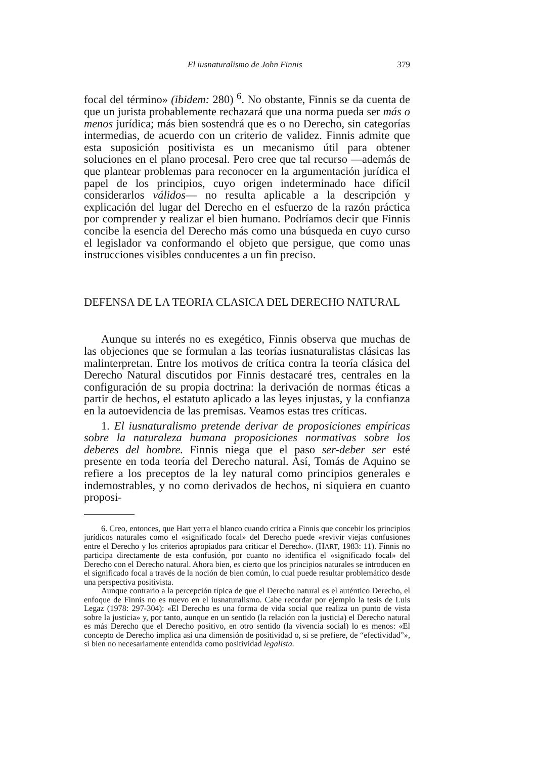El iusnaturalismo de John Finnis 379
focal del término» (ibidem: 280) <sup>6</sup>. No obstante, Finnis se da cuenta de que un jurista probablemente rechazará que una norma pueda ser más o menos jurídica; más bien sostendrá que es o no Derecho, sin categorías intermedias, de acuerdo con un criterio de validez. Finnis admite que esta suposición positivista es un mecanismo útil para obtener soluciones en el plano procesal. Pero cree que tal recurso —además de que plantear problemas para reconocer en la argumentación jurídica el papel de los principios, cuyo origen indeterminado hace difícil considerarlos válidos— no resulta aplicable a la descripción y explicación del lugar del Derecho en el esfuerzo de la razón práctica por comprender y realizar el bien humano. Podríamos decir que Finnis concibe la esencia del Derecho más como una búsqueda en cuyo curso el legislador va conformando el objeto que persigue, que como unas instrucciones visibles conducentes a un fin preciso.
DEFENSA DE LA TEORIA CLASICA DEL DERECHO NATURAL
Aunque su interés no es exegético, Finnis observa que muchas de las objeciones que se formulan a las teorías iusnaturalistas clásicas las malinterpretan. Entre los motivos de crítica contra la teoría clásica del Derecho Natural discutidos por Finnis destacaré tres, centrales en la configuración de su propia doctrina: la derivación de normas éticas a partir de hechos, el estatuto aplicado a las leyes injustas, y la confianza en la autoevidencia de las premisas. Veamos estas tres críticas.
1. El iusnaturalismo pretende derivar de proposiciones empíricas sobre la naturaleza humana proposiciones normativas sobre los deberes del hombre. Finnis niega que el paso ser-deber ser esté presente en toda teoría del Derecho natural. Así, Tomás de Aquino se refiere a los preceptos de la ley natural como principios generales e indemostrables, y no como derivados de hechos, ni siquiera en cuanto proposi-
6. Creo, entonces, que Hart yerra el blanco cuando critica a Finnis que concebir los principios jurídicos naturales como el «significado focal» del Derecho puede «revivir viejas confusiones entre el Derecho y los criterios apropiados para criticar el Derecho». (HART, 1983: 11). Finnis no participa directamente de esta confusión, por cuanto no identifica el «significado focal» del Derecho con el Derecho natural. Ahora bien, es cierto que los principios naturales se introducen en el significado focal a través de la noción de bien común, lo cual puede resultar problemático desde una perspectiva positivista.
Aunque contrario a la percepción típica de que el Derecho natural es el auténtico Derecho, el enfoque de Finnis no es nuevo en el iusnaturalismo. Cabe recordar por ejemplo la tesis de Luis Legaz (1978: 297-304): «El Derecho es una forma de vida social que realiza un punto de vista sobre la justicia» y, por tanto, aunque en un sentido (la relación con la justicia) el Derecho natural es más Derecho que el Derecho positivo, en otro sentido (la vivencia social) lo es menos: «El concepto de Derecho implica así una dimensión de positividad o, si se prefiere, de “efectividad”», si bien no necesariamente entendida como positividad legalista.